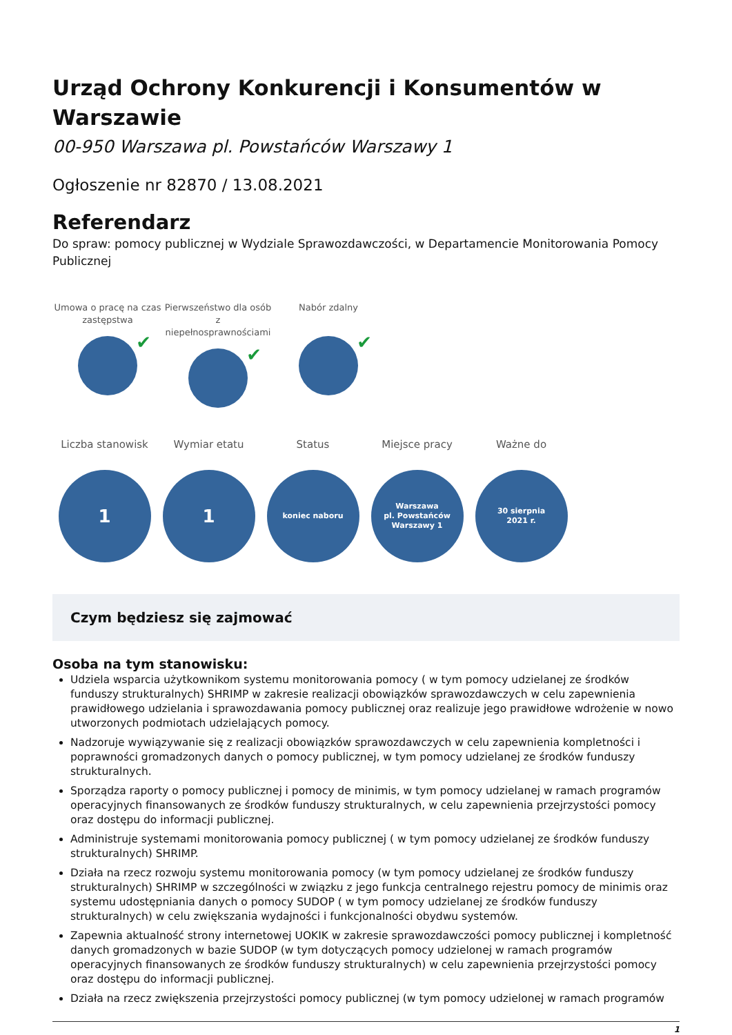Urząd Ochrony Konkurencji i Konsumentów w Warszawie
00-950 Warszawa pl. Powstańców Warszawy 1
Ogłoszenie nr 82870 / 13.08.2021
Referendarz
Do spraw: pomocy publicznej w Wydziale Sprawozdawczości, w Departamencie Monitorowania Pomocy Publicznej
Umowa o pracę na czas zastępstwa
✔
Pierwszeństwo dla osób z niepełnosprawnościami
✔
Nabór zdalny
✔
Liczba stanowisk
1
Wymiar etatu
1
Status
koniec naboru
Miejsce pracy
Warszawa
pl. Powstańców
Warszawy 1
Ważne do
30 sierpnia
2021 r.
Czym będziesz się zajmować
Osoba na tym stanowisku:
Udziela wsparcia użytkownikom systemu monitorowania pomocy ( w tym pomocy udzielanej ze środków funduszy strukturalnych) SHRIMP w zakresie realizacji obowiązków sprawozdawczych w celu zapewnienia prawidłowego udzielania i sprawozdawania pomocy publicznej oraz realizuje jego prawidłowe wdrożenie w nowo utworzonych podmiotach udzielających pomocy.
Nadzoruje wywiązywanie się z realizacji obowiązków sprawozdawczych w celu zapewnienia kompletności i poprawności gromadzonych danych o pomocy publicznej, w tym pomocy udzielanej ze środków funduszy strukturalnych.
Sporządza raporty o pomocy publicznej i pomocy de minimis, w tym pomocy udzielanej w ramach programów operacyjnych finansowanych ze środków funduszy strukturalnych, w celu zapewnienia przejrzystości pomocy oraz dostępu do informacji publicznej.
Administruje systemami monitorowania pomocy publicznej ( w tym pomocy udzielanej ze środków funduszy strukturalnych) SHRIMP.
Działa na rzecz rozwoju systemu monitorowania pomocy (w tym pomocy udzielanej ze środków funduszy strukturalnych) SHRIMP w szczególności w związku z jego funkcja centralnego rejestru pomocy de minimis oraz systemu udostępniania danych o pomocy SUDOP ( w tym pomocy udzielanej ze środków funduszy strukturalnych) w celu zwiększania wydajności i funkcjonalności obydwu systemów.
Zapewnia aktualność strony internetowej UOKIK w zakresie sprawozdawczości pomocy publicznej i kompletność danych gromadzonych w bazie SUDOP (w tym dotyczących pomocy udzielonej w ramach programów operacyjnych finansowanych ze środków funduszy strukturalnych) w celu zapewnienia przejrzystości pomocy oraz dostępu do informacji publicznej.
Działa na rzecz zwiększenia przejrzystości pomocy publicznej (w tym pomocy udzielonej w ramach programów
1